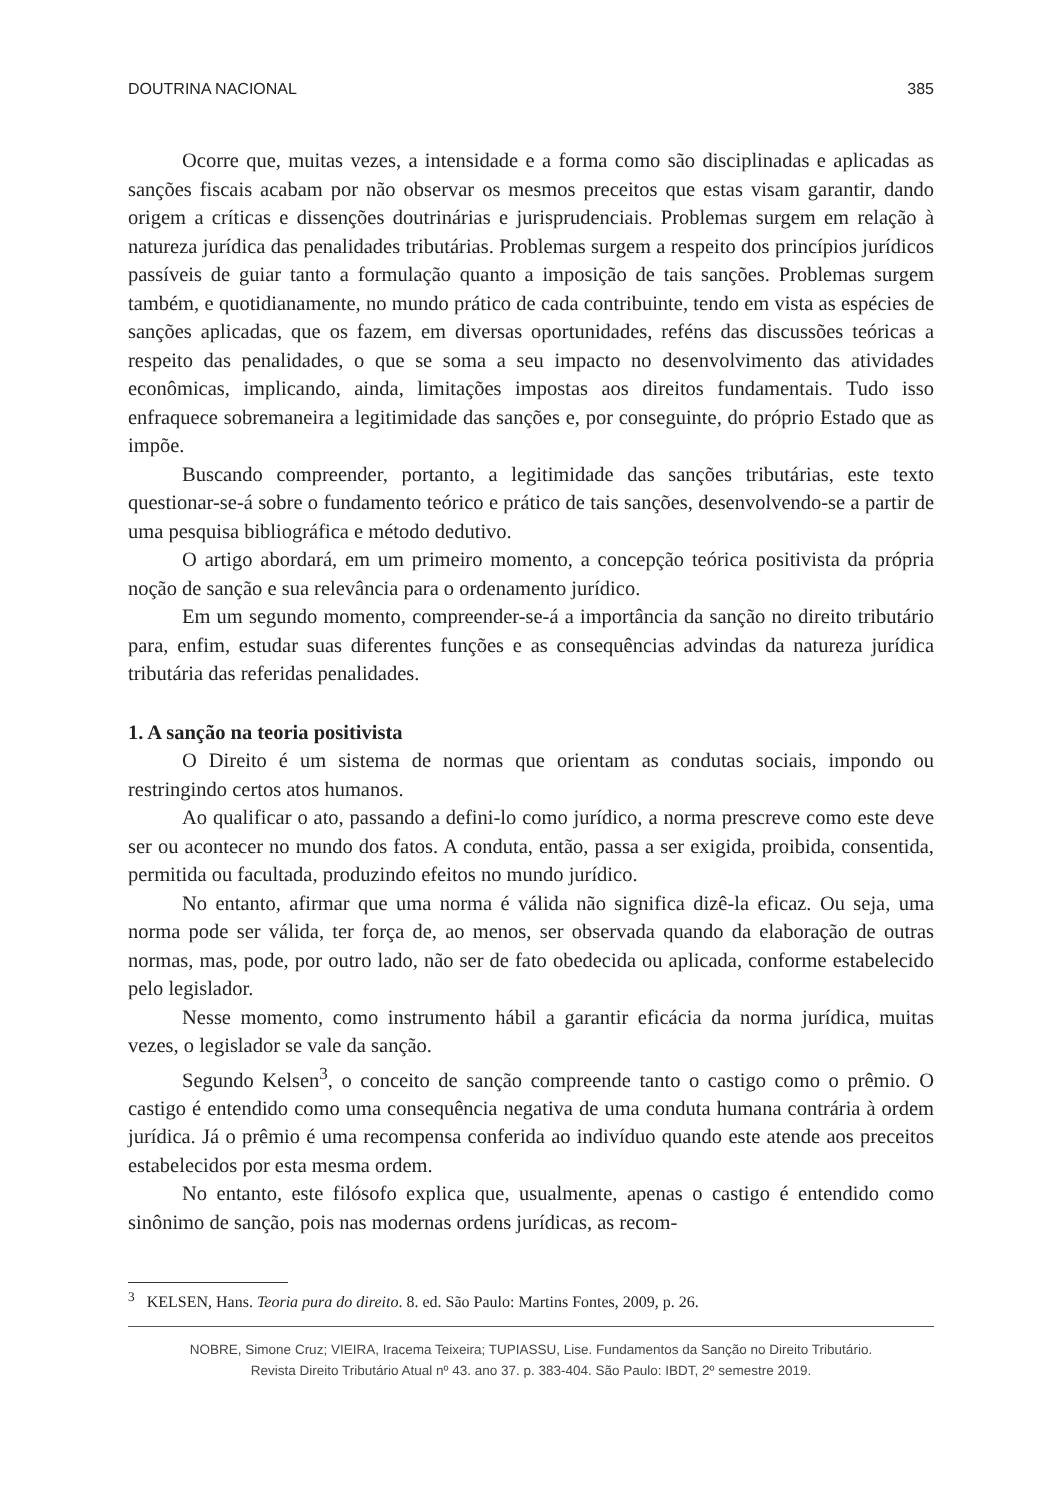DOUTRINA NACIONAL 385
Ocorre que, muitas vezes, a intensidade e a forma como são disciplinadas e aplicadas as sanções fiscais acabam por não observar os mesmos preceitos que estas visam garantir, dando origem a críticas e dissenções doutrinárias e jurisprudenciais. Problemas surgem em relação à natureza jurídica das penalidades tributárias. Problemas surgem a respeito dos princípios jurídicos passíveis de guiar tanto a formulação quanto a imposição de tais sanções. Problemas surgem também, e quotidianamente, no mundo prático de cada contribuinte, tendo em vista as espécies de sanções aplicadas, que os fazem, em diversas oportunidades, reféns das discussões teóricas a respeito das penalidades, o que se soma a seu impacto no desenvolvimento das atividades econômicas, implicando, ainda, limitações impostas aos direitos fundamentais. Tudo isso enfraquece sobremaneira a legitimidade das sanções e, por conseguinte, do próprio Estado que as impõe.
Buscando compreender, portanto, a legitimidade das sanções tributárias, este texto questionar-se-á sobre o fundamento teórico e prático de tais sanções, desenvolvendo-se a partir de uma pesquisa bibliográfica e método dedutivo.
O artigo abordará, em um primeiro momento, a concepção teórica positivista da própria noção de sanção e sua relevância para o ordenamento jurídico.
Em um segundo momento, compreender-se-á a importância da sanção no direito tributário para, enfim, estudar suas diferentes funções e as consequências advindas da natureza jurídica tributária das referidas penalidades.
1. A sanção na teoria positivista
O Direito é um sistema de normas que orientam as condutas sociais, impondo ou restringindo certos atos humanos.
Ao qualificar o ato, passando a defini-lo como jurídico, a norma prescreve como este deve ser ou acontecer no mundo dos fatos. A conduta, então, passa a ser exigida, proibida, consentida, permitida ou facultada, produzindo efeitos no mundo jurídico.
No entanto, afirmar que uma norma é válida não significa dizê-la eficaz. Ou seja, uma norma pode ser válida, ter força de, ao menos, ser observada quando da elaboração de outras normas, mas, pode, por outro lado, não ser de fato obedecida ou aplicada, conforme estabelecido pelo legislador.
Nesse momento, como instrumento hábil a garantir eficácia da norma jurídica, muitas vezes, o legislador se vale da sanção.
Segundo Kelsen<sup>3</sup>, o conceito de sanção compreende tanto o castigo como o prêmio. O castigo é entendido como uma consequência negativa de uma conduta humana contrária à ordem jurídica. Já o prêmio é uma recompensa conferida ao indivíduo quando este atende aos preceitos estabelecidos por esta mesma ordem.
No entanto, este filósofo explica que, usualmente, apenas o castigo é entendido como sinônimo de sanção, pois nas modernas ordens jurídicas, as recom-
<sup>3</sup> KELSEN, Hans. Teoria pura do direito. 8. ed. São Paulo: Martins Fontes, 2009, p. 26.
NOBRE, Simone Cruz; VIEIRA, Iracema Teixeira; TUPIASSU, Lise. Fundamentos da Sanção no Direito Tributário.
Revista Direito Tributário Atual nº 43. ano 37. p. 383-404. São Paulo: IBDT, 2º semestre 2019.